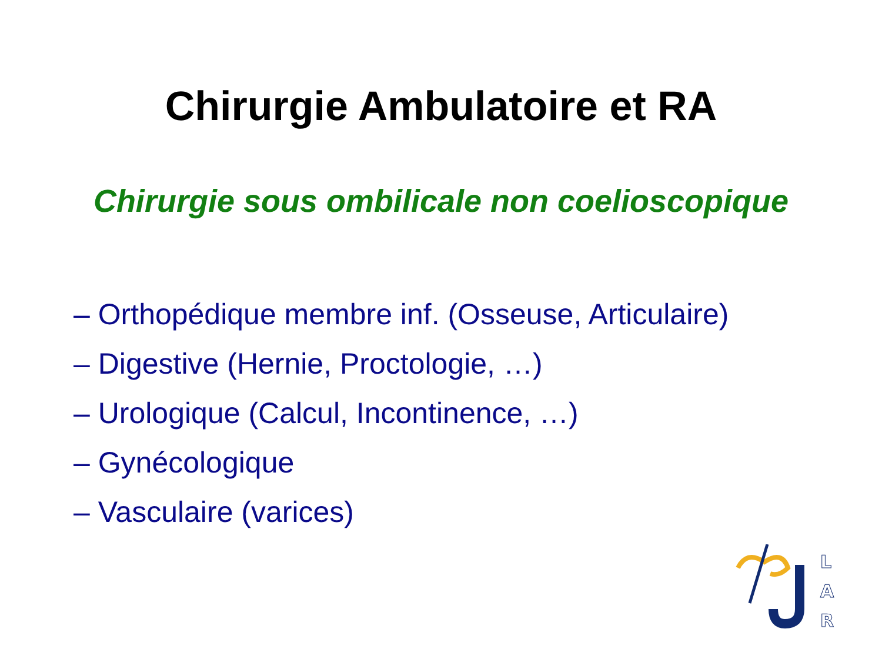Chirurgie Ambulatoire et RA
Chirurgie sous ombilicale non coelioscopique
– Orthopédique membre inf. (Osseuse, Articulaire)
– Digestive (Hernie, Proctologie, …)
– Urologique (Calcul, Incontinence, …)
– Gynécologique
– Vasculaire (varices)
L
A
R